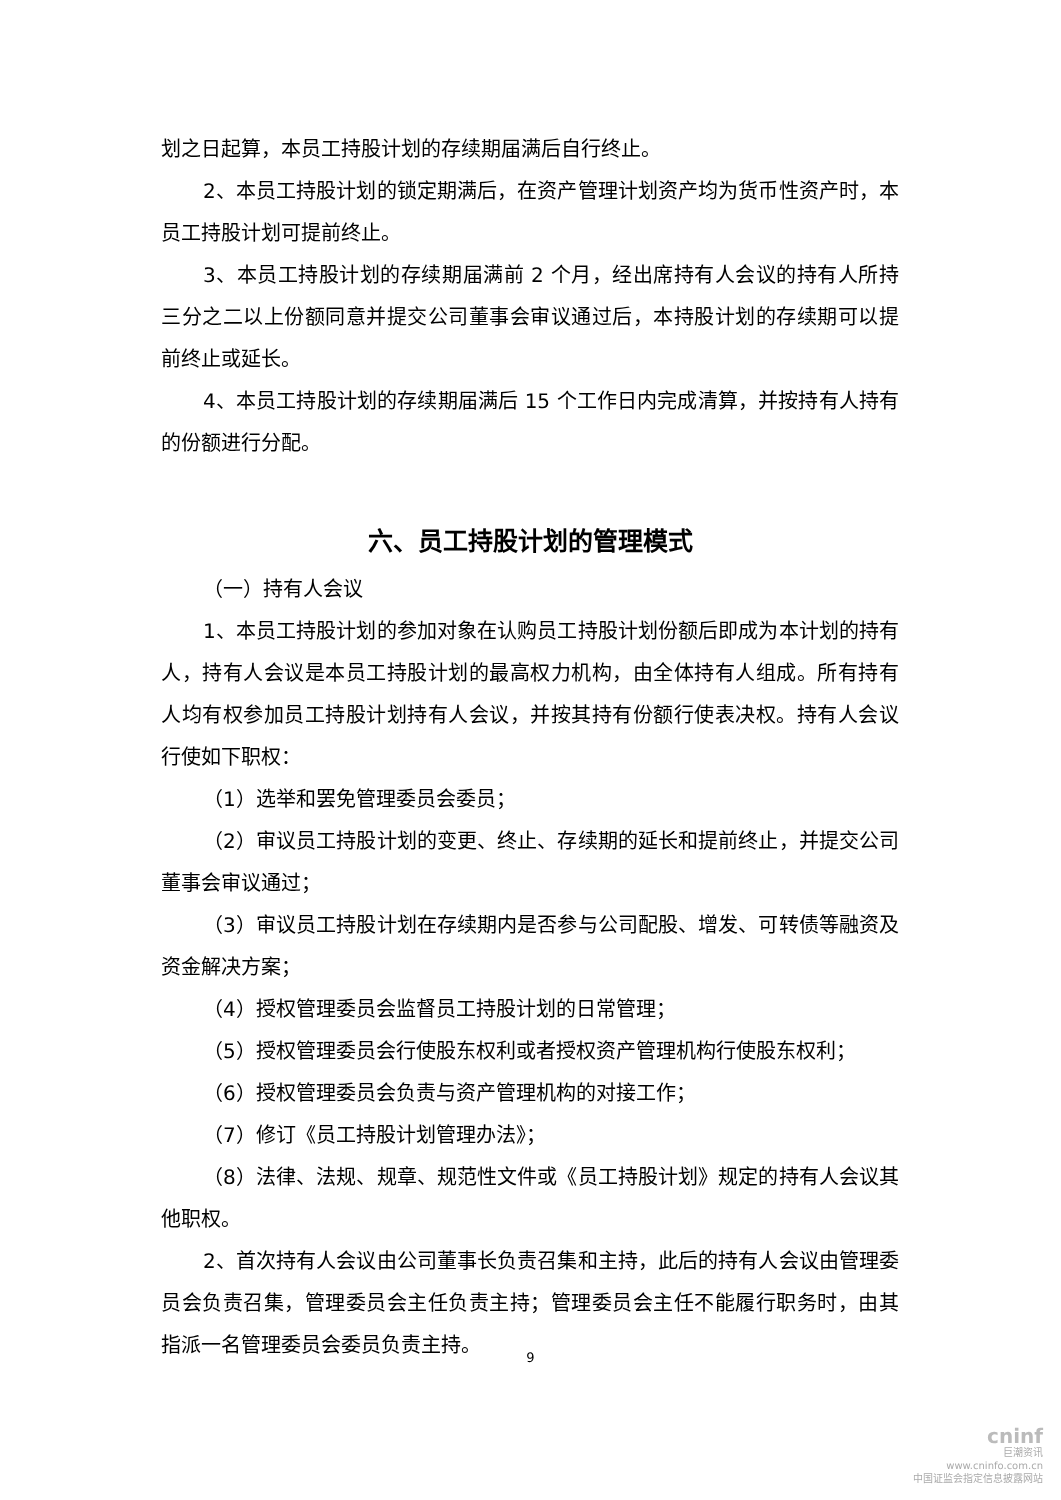划之日起算，本员工持股计划的存续期届满后自行终止。
2、本员工持股计划的锁定期满后，在资产管理计划资产均为货币性资产时，本员工持股计划可提前终止。
3、本员工持股计划的存续期届满前 2 个月，经出席持有人会议的持有人所持三分之二以上份额同意并提交公司董事会审议通过后，本持股计划的存续期可以提前终止或延长。
4、本员工持股计划的存续期届满后 15 个工作日内完成清算，并按持有人持有的份额进行分配。
六、员工持股计划的管理模式
（一）持有人会议
1、本员工持股计划的参加对象在认购员工持股计划份额后即成为本计划的持有人，持有人会议是本员工持股计划的最高权力机构，由全体持有人组成。所有持有人均有权参加员工持股计划持有人会议，并按其持有份额行使表决权。持有人会议行使如下职权：
（1）选举和罢免管理委员会委员；
（2）审议员工持股计划的变更、终止、存续期的延长和提前终止，并提交公司董事会审议通过；
（3）审议员工持股计划在存续期内是否参与公司配股、增发、可转债等融资及资金解决方案；
（4）授权管理委员会监督员工持股计划的日常管理；
（5）授权管理委员会行使股东权利或者授权资产管理机构行使股东权利；
（6）授权管理委员会负责与资产管理机构的对接工作；
（7）修订《员工持股计划管理办法》；
（8）法律、法规、规章、规范性文件或《员工持股计划》规定的持有人会议其他职权。
2、首次持有人会议由公司董事长负责召集和主持，此后的持有人会议由管理委员会负责召集，管理委员会主任负责主持；管理委员会主任不能履行职务时，由其指派一名管理委员会委员负责主持。
9
cninf
巨潮资讯
www.cninfo.com.cn
中国证监会指定信息披露网站